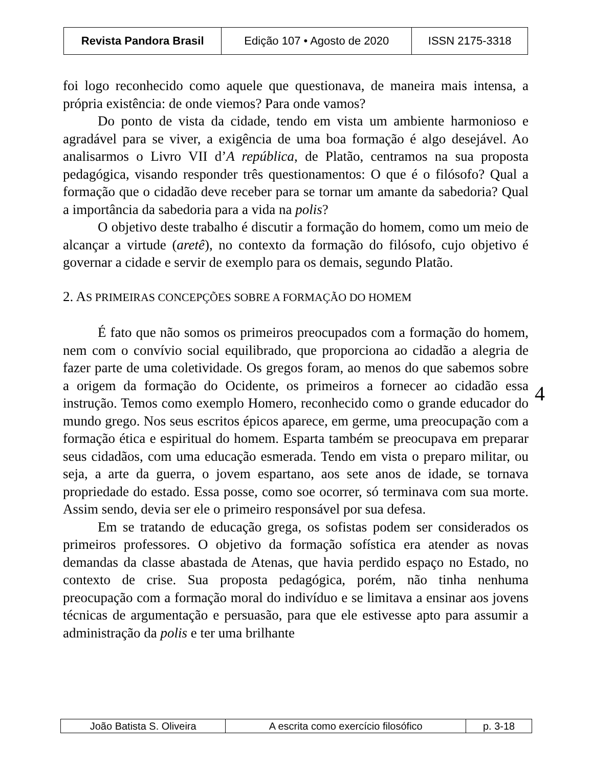| Revista Pandora Brasil | Edição 107 • Agosto de 2020 | ISSN 2175-3318 |
foi logo reconhecido como aquele que questionava, de maneira mais intensa, a própria existência: de onde viemos? Para onde vamos?
Do ponto de vista da cidade, tendo em vista um ambiente harmonioso e agradável para se viver, a exigência de uma boa formação é algo desejável. Ao analisarmos o Livro VII d’A república, de Platão, centramos na sua proposta pedagógica, visando responder três questionamentos: O que é o filósofo? Qual a formação que o cidadão deve receber para se tornar um amante da sabedoria? Qual a importância da sabedoria para a vida na polis?
O objetivo deste trabalho é discutir a formação do homem, como um meio de alcançar a virtude (aretê), no contexto da formação do filósofo, cujo objetivo é governar a cidade e servir de exemplo para os demais, segundo Platão.
2. AS PRIMEIRAS CONCEPÇÕES SOBRE A FORMAÇÃO DO HOMEM
É fato que não somos os primeiros preocupados com a formação do homem, nem com o convívio social equilibrado, que proporciona ao cidadão a alegria de fazer parte de uma coletividade. Os gregos foram, ao menos do que sabemos sobre a origem da formação do Ocidente, os primeiros a fornecer ao cidadão essa instrução. Temos como exemplo Homero, reconhecido como o grande educador do mundo grego. Nos seus escritos épicos aparece, em germe, uma preocupação com a formação ética e espiritual do homem. Esparta também se preocupava em preparar seus cidadãos, com uma educação esmerada. Tendo em vista o preparo militar, ou seja, a arte da guerra, o jovem espartano, aos sete anos de idade, se tornava propriedade do estado. Essa posse, como soe ocorrer, só terminava com sua morte. Assim sendo, devia ser ele o primeiro responsável por sua defesa.
Em se tratando de educação grega, os sofistas podem ser considerados os primeiros professores. O objetivo da formação sofística era atender as novas demandas da classe abastada de Atenas, que havia perdido espaço no Estado, no contexto de crise. Sua proposta pedagógica, porém, não tinha nenhuma preocupação com a formação moral do indivíduo e se limitava a ensinar aos jovens técnicas de argumentação e persuasão, para que ele estivesse apto para assumir a administração da polis e ter uma brilhante
4
| João Batista S. Oliveira | A escrita como exercício filosófico | p. 3-18 |